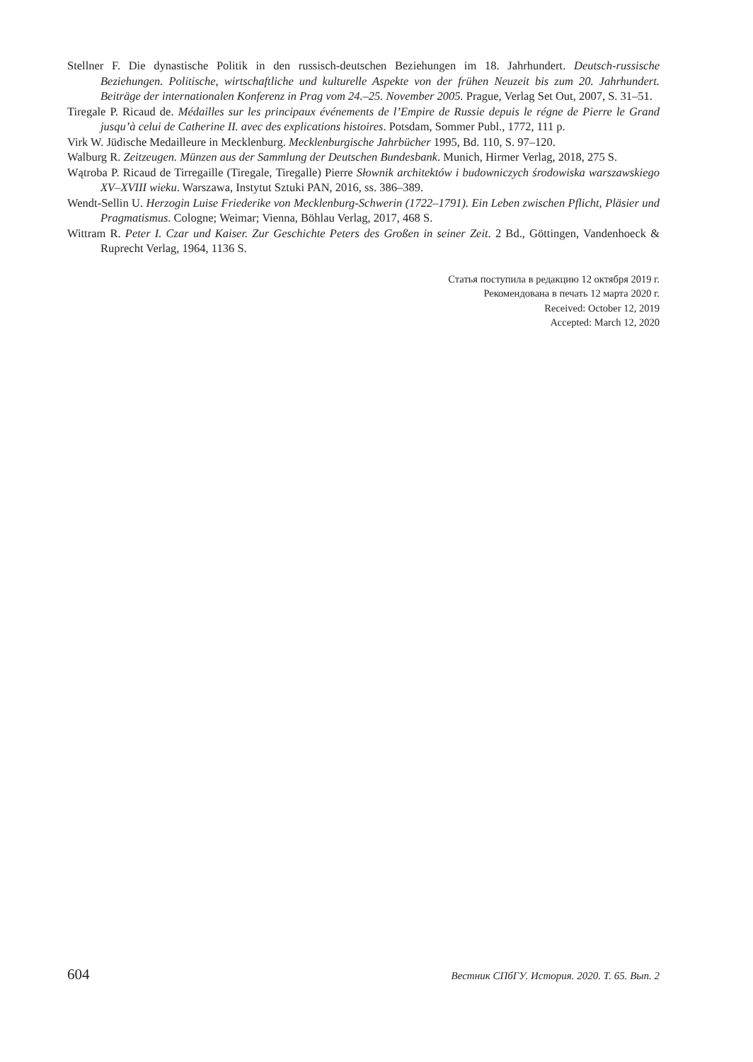Stellner F. Die dynastische Politik in den russisch-deutschen Beziehungen im 18. Jahrhundert. Deutsch-russische Beziehungen. Politische, wirtschaftliche und kulturelle Aspekte von der frühen Neuzeit bis zum 20. Jahrhundert. Beiträge der internationalen Konferenz in Prag vom 24.–25. November 2005. Prague, Verlag Set Out, 2007, S. 31–51.
Tiregale P. Ricaud de. Médailles sur les principaux événements de l’Empire de Russie depuis le régne de Pierre le Grand jusqu’à celui de Catherine II. avec des explications histoires. Potsdam, Sommer Publ., 1772, 111 p.
Virk W. Jüdische Medailleure in Mecklenburg. Mecklenburgische Jahrbücher 1995, Bd. 110, S. 97–120.
Walburg R. Zeitzeugen. Münzen aus der Sammlung der Deutschen Bundesbank. Munich, Hirmer Verlag, 2018, 275 S.
Wątroba P. Ricaud de Tirregaille (Tiregale, Tiregalle) Pierre Słownik architektów i budowniczych środowiska warszawskiego XV–XVIII wieku. Warszawa, Instytut Sztuki PAN, 2016, ss. 386–389.
Wendt-Sellin U. Herzogin Luise Friederike von Mecklenburg-Schwerin (1722–1791). Ein Leben zwischen Pflicht, Pläsier und Pragmatismus. Cologne; Weimar; Vienna, Böhlau Verlag, 2017, 468 S.
Wittram R. Peter I. Czar und Kaiser. Zur Geschichte Peters des Großen in seiner Zeit. 2 Bd., Göttingen, Vandenhoeck & Ruprecht Verlag, 1964, 1136 S.
Статья поступила в редакцию 12 октября 2019 г.
Рекомендована в печать 12 марта 2020 г.
Received: October 12, 2019
Accepted: March 12, 2020
604 Вестник СПбГУ. История. 2020. Т. 65. Вып. 2